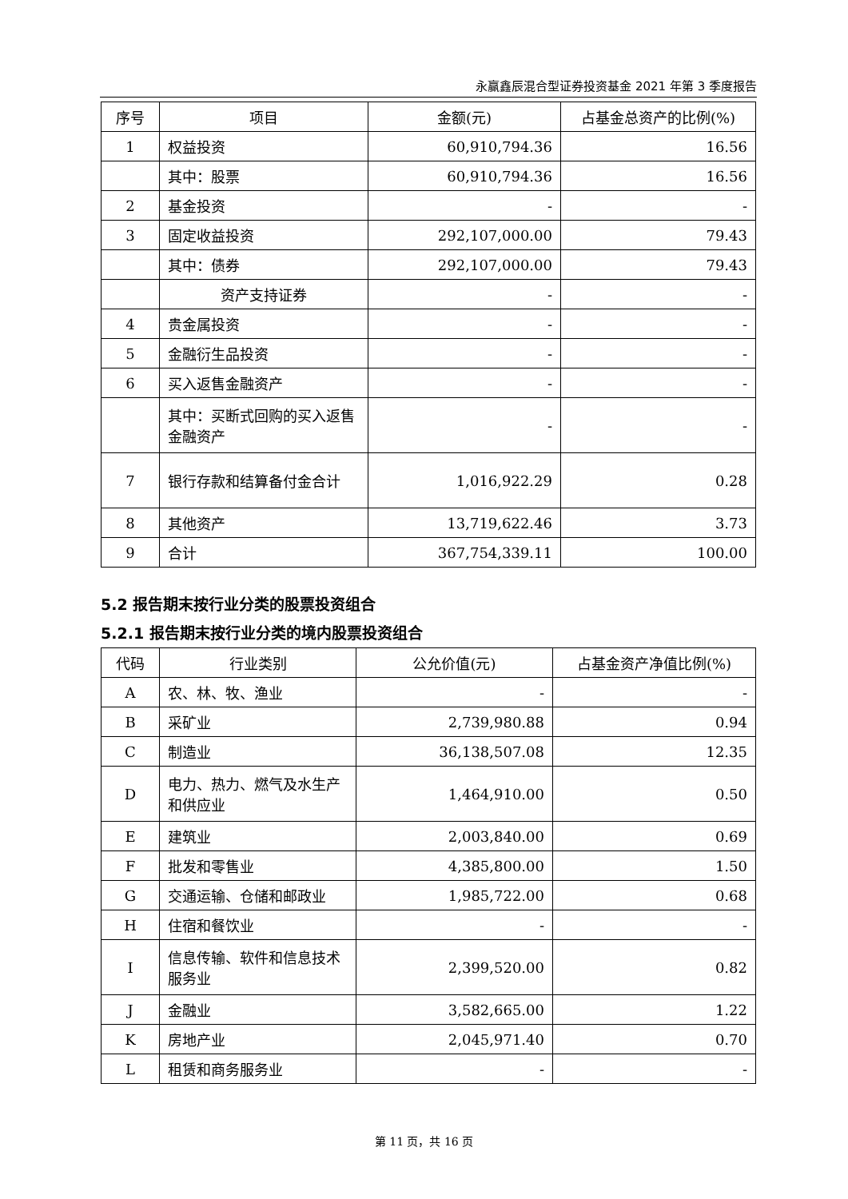永赢鑫辰混合型证券投资基金 2021 年第 3 季度报告
| 序号 | 项目 | 金额(元) | 占基金总资产的比例(%) |
| --- | --- | --- | --- |
| 1 | 权益投资 | 60,910,794.36 | 16.56 |
| | 其中：股票 | 60,910,794.36 | 16.56 |
| 2 | 基金投资 | - | - |
| 3 | 固定收益投资 | 292,107,000.00 | 79.43 |
| | 其中：债券 | 292,107,000.00 | 79.43 |
| | 资产支持证券 | - | - |
| 4 | 贵金属投资 | - | - |
| 5 | 金融衍生品投资 | - | - |
| 6 | 买入返售金融资产 | - | - |
| | 其中：买断式回购的买入返售金融资产 | - | - |
| 7 | 银行存款和结算备付金合计 | 1,016,922.29 | 0.28 |
| 8 | 其他资产 | 13,719,622.46 | 3.73 |
| 9 | 合计 | 367,754,339.11 | 100.00 |
5.2 报告期末按行业分类的股票投资组合
5.2.1 报告期末按行业分类的境内股票投资组合
| 代码 | 行业类别 | 公允价值(元) | 占基金资产净值比例(%) |
| --- | --- | --- | --- |
| A | 农、林、牧、渔业 | - | - |
| B | 采矿业 | 2,739,980.88 | 0.94 |
| C | 制造业 | 36,138,507.08 | 12.35 |
| D | 电力、热力、燃气及水生产和供应业 | 1,464,910.00 | 0.50 |
| E | 建筑业 | 2,003,840.00 | 0.69 |
| F | 批发和零售业 | 4,385,800.00 | 1.50 |
| G | 交通运输、仓储和邮政业 | 1,985,722.00 | 0.68 |
| H | 住宿和餐饮业 | - | - |
| I | 信息传输、软件和信息技术服务业 | 2,399,520.00 | 0.82 |
| J | 金融业 | 3,582,665.00 | 1.22 |
| K | 房地产业 | 2,045,971.40 | 0.70 |
| L | 租赁和商务服务业 | - | - |
第 11 页，共 16 页